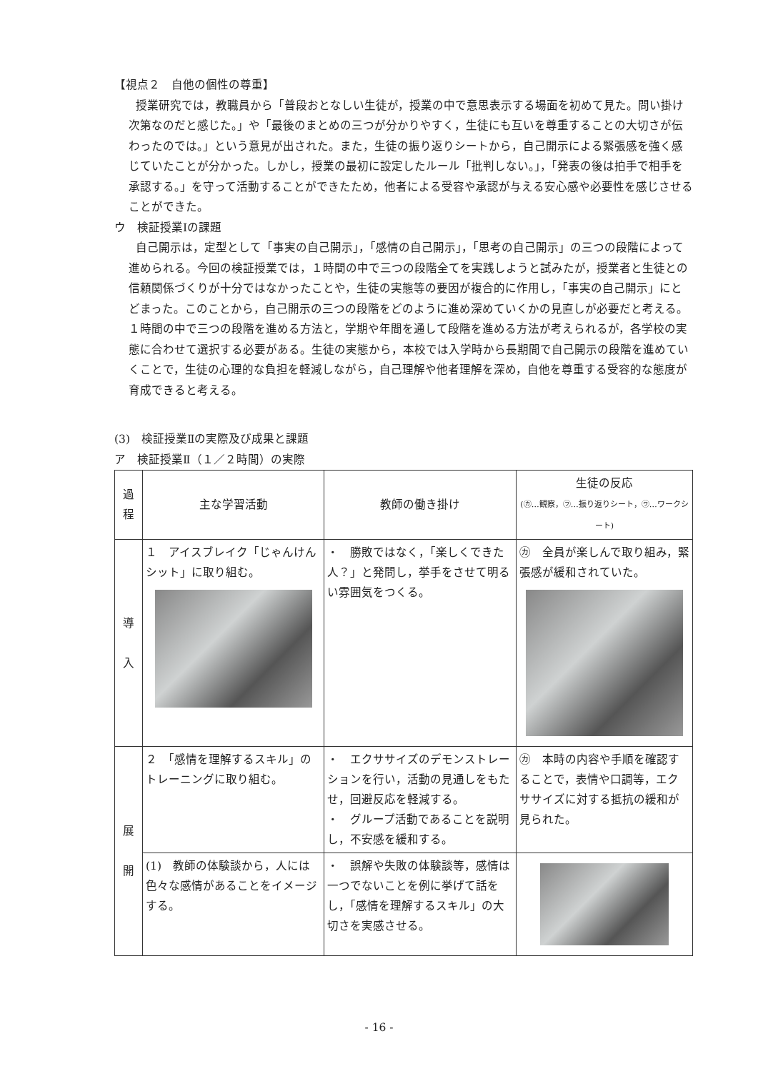【視点２　自他の個性の尊重】
授業研究では，教職員から「普段おとなしい生徒が，授業の中で意思表示する場面を初めて見た。問い掛け次第なのだと感じた。」や「最後のまとめの三つが分かりやすく，生徒にも互いを尊重することの大切さが伝わったのでは。」という意見が出された。また，生徒の振り返りシートから，自己開示による緊張感を強く感じていたことが分かった。しかし，授業の最初に設定したルール「批判しない。」，「発表の後は拍手で相手を承認する。」を守って活動することができたため，他者による受容や承認が与える安心感や必要性を感じさせることができた。
ウ　検証授業Ⅰの課題
自己開示は，定型として「事実の自己開示」，「感情の自己開示」，「思考の自己開示」の三つの段階によって進められる。今回の検証授業では，１時間の中で三つの段階全てを実践しようと試みたが，授業者と生徒との信頼関係づくりが十分ではなかったことや，生徒の実態等の要因が複合的に作用し，「事実の自己開示」にとどまった。このことから，自己開示の三つの段階をどのように進め深めていくかの見直しが必要だと考える。１時間の中で三つの段階を進める方法と，学期や年間を通して段階を進める方法が考えられるが，各学校の実態に合わせて選択する必要がある。生徒の実態から，本校では入学時から長期間で自己開示の段階を進めていくことで，生徒の心理的な負担を軽減しながら，自己理解や他者理解を深め，自他を尊重する受容的な態度が育成できると考える。
(3)　検証授業Ⅱの実際及び成果と課題
ア　検証授業Ⅱ（１／２時間）の実際
| 過程 | 主な学習活動 | 教師の働き掛け | 生徒の反応 (㋕…観察，㋫…振り返りシート，㋻…ワークシート) |
| --- | --- | --- | --- |
| 導 入 | １ アイスブレイク「じゃんけんシット」に取り組む。 | ・ 勝敗ではなく，「楽しくできた人？」と発問し，挙手をさせて明るい雰囲気をつくる。 | ㋕ 全員が楽しんで取り組み，緊張感が緩和されていた。 |
| 展 開 | ２ 「感情を理解するスキル」のトレーニングに取り組む。 | ・ エクササイズのデモンストレーションを行い，活動の見通しをもたせ，回避反応を軽減する。 ・ グループ活動であることを説明し，不安感を緩和する。 | ㋕ 本時の内容や手順を確認することで，表情や口調等，エクササイズに対する抵抗の緩和が見られた。 |
| | (1) 教師の体験談から，人には色々な感情があることをイメージする。 | ・ 誤解や失敗の体験談等，感情は一つでないことを例に挙げて話をし，「感情を理解するスキル」の大切さを実感させる。 | |
- 16 -